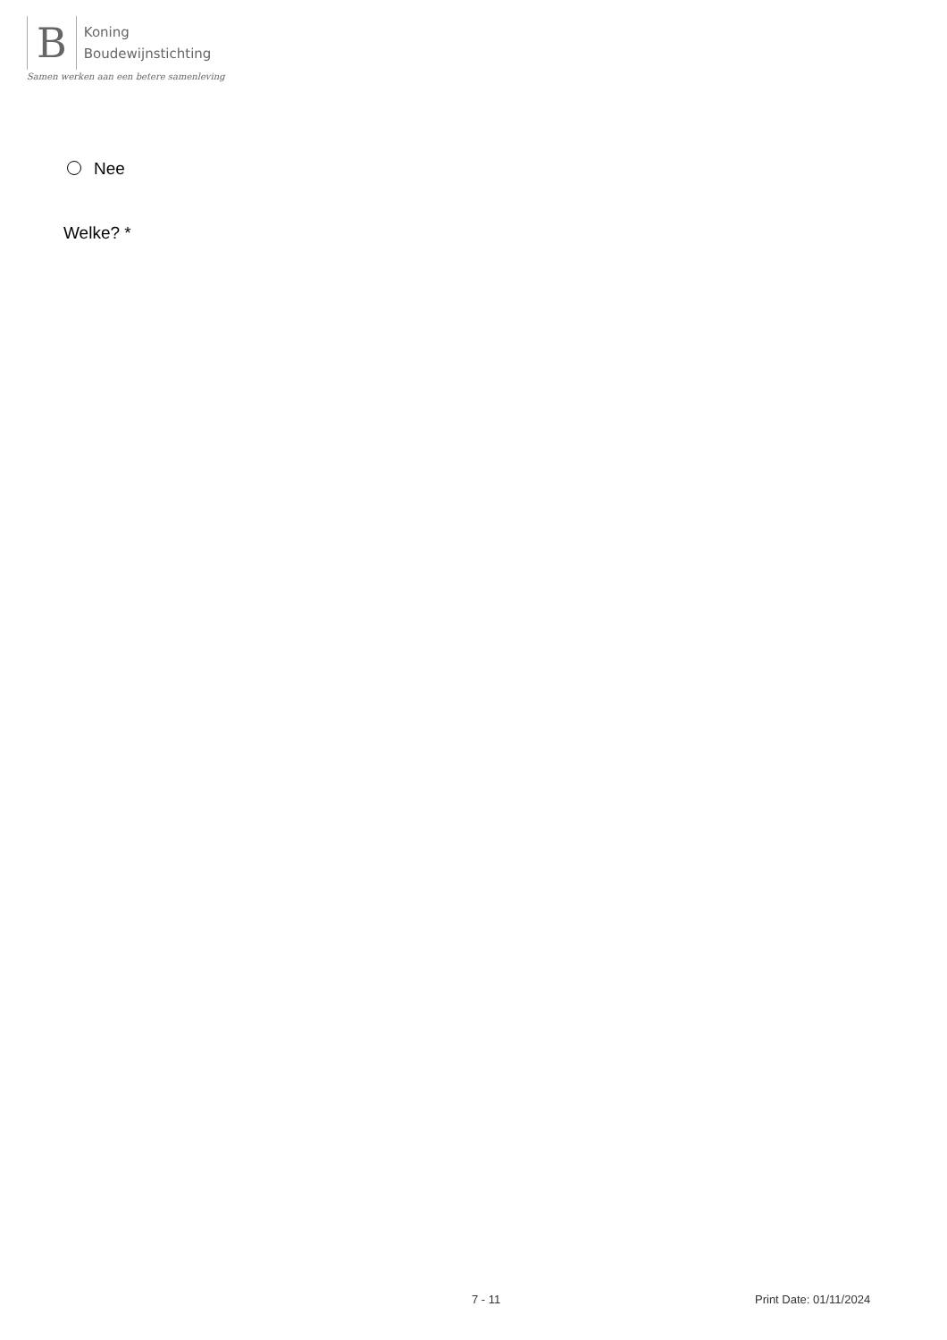B
Koning
Boudewijnstichting
Samen werken aan een betere samenleving
Nee
Welke? *
7 - 11 Print Date: 01/11/2024